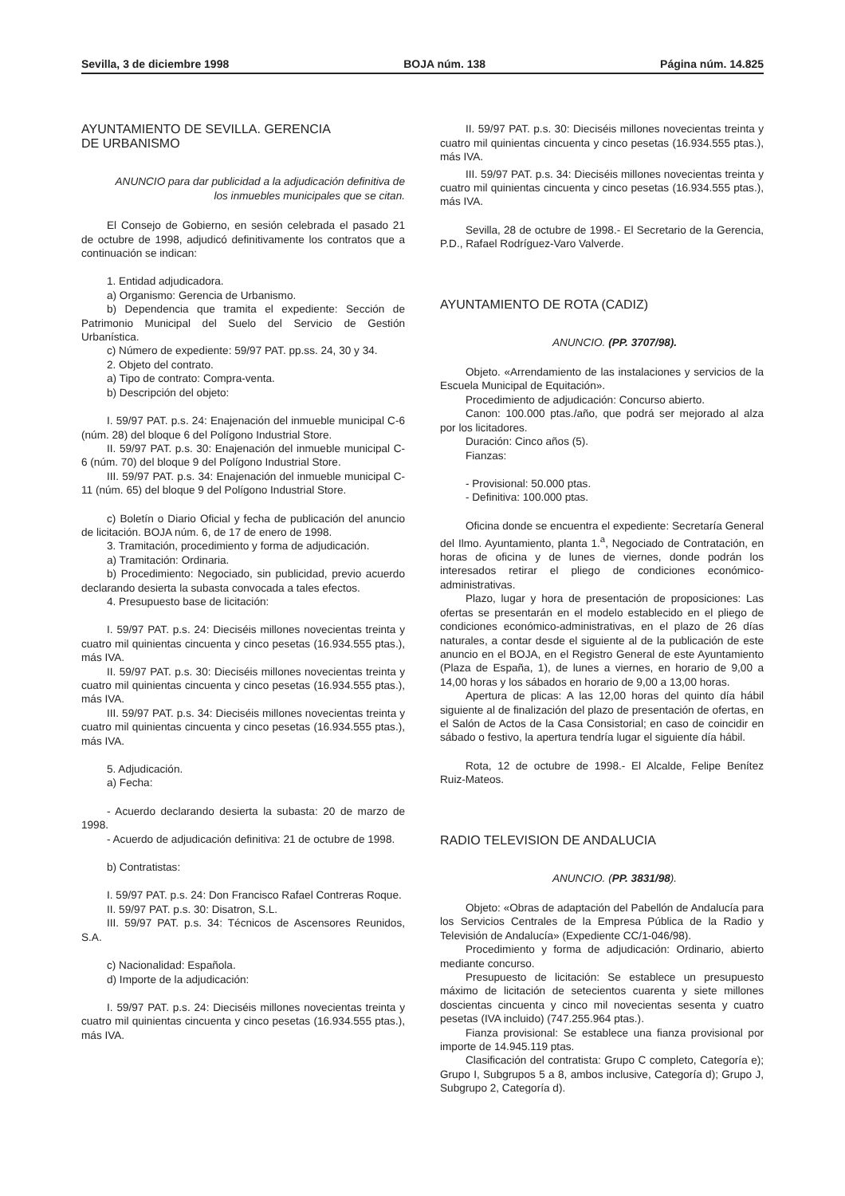Sevilla, 3 de diciembre 1998 BOJA núm. 138 Página núm. 14.825
AYUNTAMIENTO DE SEVILLA. GERENCIA
DE URBANISMO
ANUNCIO para dar publicidad a la adjudicación definitiva de los inmuebles municipales que se citan.
El Consejo de Gobierno, en sesión celebrada el pasado 21 de octubre de 1998, adjudicó definitivamente los contratos que a continuación se indican:
1. Entidad adjudicadora.
a) Organismo: Gerencia de Urbanismo.
b) Dependencia que tramita el expediente: Sección de Patrimonio Municipal del Suelo del Servicio de Gestión Urbanística.
c) Número de expediente: 59/97 PAT. pp.ss. 24, 30 y 34.
2. Objeto del contrato.
a) Tipo de contrato: Compra-venta.
b) Descripción del objeto:
I. 59/97 PAT. p.s. 24: Enajenación del inmueble municipal C-6 (núm. 28) del bloque 6 del Polígono Industrial Store.
II. 59/97 PAT. p.s. 30: Enajenación del inmueble municipal C-6 (núm. 70) del bloque 9 del Polígono Industrial Store.
III. 59/97 PAT. p.s. 34: Enajenación del inmueble municipal C-11 (núm. 65) del bloque 9 del Polígono Industrial Store.
c) Boletín o Diario Oficial y fecha de publicación del anuncio de licitación. BOJA núm. 6, de 17 de enero de 1998.
3. Tramitación, procedimiento y forma de adjudicación.
a) Tramitación: Ordinaria.
b) Procedimiento: Negociado, sin publicidad, previo acuerdo declarando desierta la subasta convocada a tales efectos.
4. Presupuesto base de licitación:
I. 59/97 PAT. p.s. 24: Dieciséis millones novecientas treinta y cuatro mil quinientas cincuenta y cinco pesetas (16.934.555 ptas.), más IVA.
II. 59/97 PAT. p.s. 30: Dieciséis millones novecientas treinta y cuatro mil quinientas cincuenta y cinco pesetas (16.934.555 ptas.), más IVA.
III. 59/97 PAT. p.s. 34: Dieciséis millones novecientas treinta y cuatro mil quinientas cincuenta y cinco pesetas (16.934.555 ptas.), más IVA.
5. Adjudicación.
a) Fecha:
- Acuerdo declarando desierta la subasta: 20 de marzo de 1998.
- Acuerdo de adjudicación definitiva: 21 de octubre de 1998.
b) Contratistas:
I. 59/97 PAT. p.s. 24: Don Francisco Rafael Contreras Roque.
II. 59/97 PAT. p.s. 30: Disatron, S.L.
III. 59/97 PAT. p.s. 34: Técnicos de Ascensores Reunidos, S.A.
c) Nacionalidad: Española.
d) Importe de la adjudicación:
I. 59/97 PAT. p.s. 24: Dieciséis millones novecientas treinta y cuatro mil quinientas cincuenta y cinco pesetas (16.934.555 ptas.), más IVA.
II. 59/97 PAT. p.s. 30: Dieciséis millones novecientas treinta y cuatro mil quinientas cincuenta y cinco pesetas (16.934.555 ptas.), más IVA.
III. 59/97 PAT. p.s. 34: Dieciséis millones novecientas treinta y cuatro mil quinientas cincuenta y cinco pesetas (16.934.555 ptas.), más IVA.
Sevilla, 28 de octubre de 1998.- El Secretario de la Gerencia, P.D., Rafael Rodríguez-Varo Valverde.
AYUNTAMIENTO DE ROTA (CADIZ)
ANUNCIO. (PP. 3707/98).
Objeto. «Arrendamiento de las instalaciones y servicios de la Escuela Municipal de Equitación».
Procedimiento de adjudicación: Concurso abierto.
Canon: 100.000 ptas./año, que podrá ser mejorado al alza por los licitadores.
Duración: Cinco años (5).
Fianzas:
- Provisional: 50.000 ptas.
- Definitiva: 100.000 ptas.
Oficina donde se encuentra el expediente: Secretaría General del Ilmo. Ayuntamiento, planta 1.<sup>a</sup>, Negociado de Contratación, en horas de oficina y de lunes de viernes, donde podrán los interesados retirar el pliego de condiciones económico-administrativas.
Plazo, lugar y hora de presentación de proposiciones: Las ofertas se presentarán en el modelo establecido en el pliego de condiciones económico-administrativas, en el plazo de 26 días naturales, a contar desde el siguiente al de la publicación de este anuncio en el BOJA, en el Registro General de este Ayuntamiento (Plaza de España, 1), de lunes a viernes, en horario de 9,00 a 14,00 horas y los sábados en horario de 9,00 a 13,00 horas.
Apertura de plicas: A las 12,00 horas del quinto día hábil siguiente al de finalización del plazo de presentación de ofertas, en el Salón de Actos de la Casa Consistorial; en caso de coincidir en sábado o festivo, la apertura tendría lugar el siguiente día hábil.
Rota, 12 de octubre de 1998.- El Alcalde, Felipe Benítez Ruiz-Mateos.
RADIO TELEVISION DE ANDALUCIA
ANUNCIO. (PP. 3831/98).
Objeto: «Obras de adaptación del Pabellón de Andalucía para los Servicios Centrales de la Empresa Pública de la Radio y Televisión de Andalucía» (Expediente CC/1-046/98).
Procedimiento y forma de adjudicación: Ordinario, abierto mediante concurso.
Presupuesto de licitación: Se establece un presupuesto máximo de licitación de setecientos cuarenta y siete millones doscientas cincuenta y cinco mil novecientas sesenta y cuatro pesetas (IVA incluido) (747.255.964 ptas.).
Fianza provisional: Se establece una fianza provisional por importe de 14.945.119 ptas.
Clasificación del contratista: Grupo C completo, Categoría e); Grupo I, Subgrupos 5 a 8, ambos inclusive, Categoría d); Grupo J, Subgrupo 2, Categoría d).